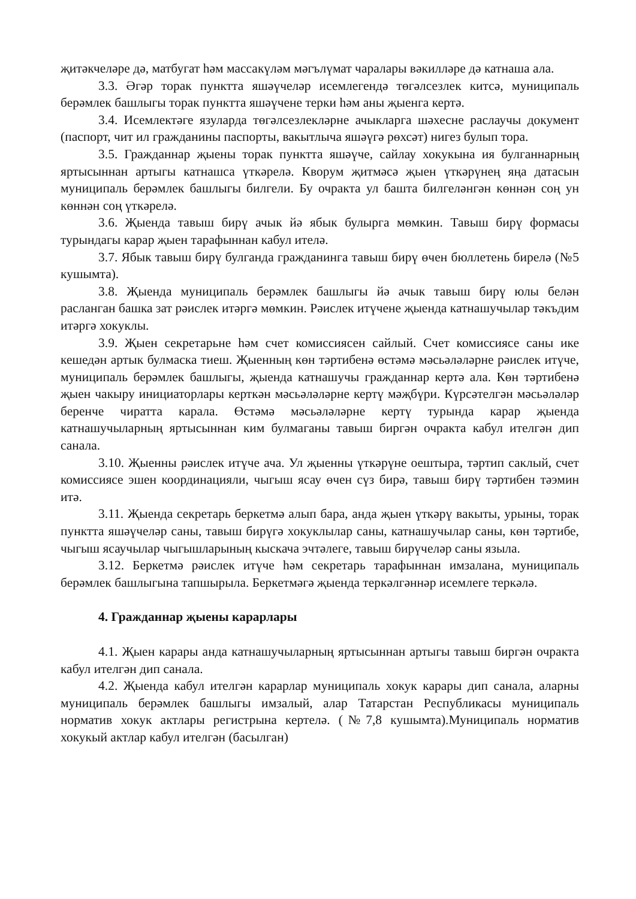җитәкчеләре дә, матбугат һәм массакүләм мәгълүмат чаралары вәкилләре дә катнаша ала.
3.3. Әгәр торак пунктта яшәүчеләр исемлегендә төгәлсезлек китсә, муниципаль берәмлек башлыгы торак пунктта яшәүчене терки һәм аны җыенга кертә.
3.4. Исемлектәге язуларда төгәлсезлекләрне ачыкларга шәхесне раслаучы документ (паспорт, чит ил гражданины паспорты, вакытлыча яшәүгә рөхсәт) нигез булып тора.
3.5. Гражданнар җыены торак пунктта яшәүче, сайлау хокукына ия булганнарның яртысыннан артыгы катнашса үткәрелә. Кворум җитмәсә җыен үткәрүнең яңа датасын муниципаль берәмлек башлыгы билгели. Бу очракта ул башта билгеләнгән көннән соң ун көннән соң үткәрелә.
3.6. Җыенда тавыш бирү ачык йә ябык булырга мөмкин. Тавыш бирү формасы турындагы карар җыен тарафыннан кабул ителә.
3.7. Ябык тавыш бирү булганда гражданинга тавыш бирү өчен бюллетень бирелә (№5 кушымта).
3.8. Җыенда муниципаль берәмлек башлыгы йә ачык тавыш бирү юлы белән расланган башка зат рәислек итәргә мөмкин. Рәислек итүчене җыенда катнашучылар тәкъдим итәргә хокуклы.
3.9. Җыен секретарьне һәм счет комиссиясен сайлый. Счет комиссиясе саны ике кешедән артык булмаска тиеш. Җыенның көн тәртибенә өстәмә мәсьәләләрне рәислек итүче, муниципаль берәмлек башлыгы, җыенда катнашучы гражданнар кертә ала. Көн тәртибенә җыен чакыру инициаторлары керткән мәсьәләләрне кертү мәҗбүри. Күрсәтелгән мәсьәләләр беренче чиратта карала. Өстәмә мәсьәләләрне кертү турында карар җыенда катнашучыларның яртысыннан ким булмаганы тавыш биргән очракта кабул ителгән дип санала.
3.10. Җыенны рәислек итүче ача. Ул җыенны үткәрүне оештыра, тәртип саклый, счет комиссиясе эшен координацияли, чыгыш ясау өчен сүз бирә, тавыш бирү тәртибен тәэмин итә.
3.11. Җыенда секретарь беркетмә алып бара, анда җыен үткәрү вакыты, урыны, торак пунктта яшәүчеләр саны, тавыш бирүгә хокуклылар саны, катнашучылар саны, көн тәртибе, чыгыш ясаучылар чыгышларының кыскача эчтәлеге, тавыш бирүчеләр саны языла.
3.12. Беркетмә рәислек итүче һәм секретарь тарафыннан имзалана, муниципаль берәмлек башлыгына тапшырыла. Беркетмәгә җыенда теркәлгәннәр исемлеге теркәлә.
4. Гражданнар җыены карарлары
4.1. Җыен карары анда катнашучыларның яртысыннан артыгы тавыш биргән очракта кабул ителгән дип санала.
4.2. Җыенда кабул ителгән карарлар муниципаль хокук карары дип санала, аларны муниципаль берәмлек башлыгы имзалый, алар Татарстан Республикасы муниципаль норматив хокук актлары регистрына кертелә. (№7,8 кушымта).Муниципаль норматив хокукый актлар кабул ителгән (басылган)